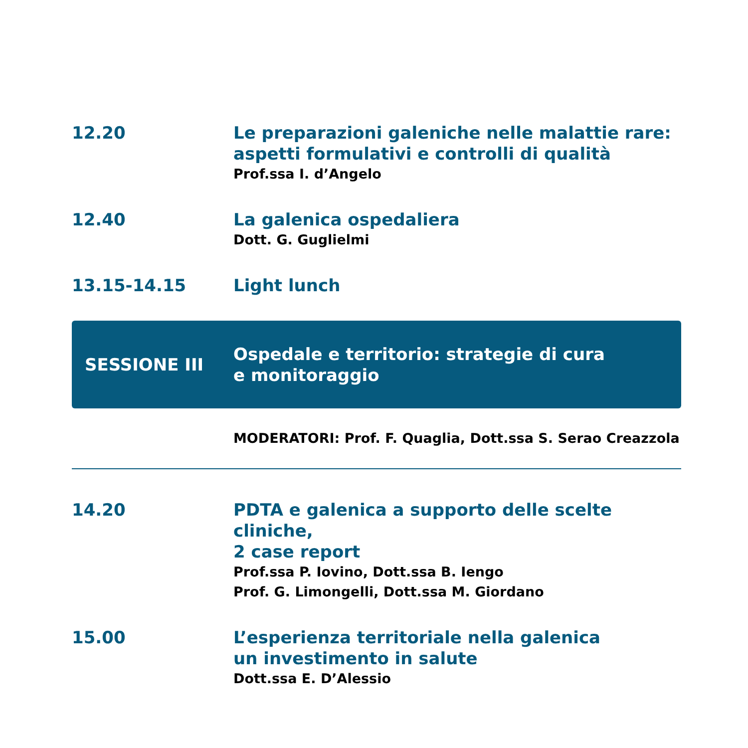12.20 Le preparazioni galeniche nelle malattie rare:
aspetti formulativi e controlli di qualità
Prof.ssa I. d’Angelo
12.40 La galenica ospedaliera
Dott. G. Guglielmi
13.15-14.15 Light lunch
SESSIONE III
Ospedale e territorio: strategie di cura
e monitoraggio
MODERATORI: Prof. F. Quaglia, Dott.ssa S. Serao Creazzola
14.20 PDTA e galenica a supporto delle scelte cliniche,
2 case report
Prof.ssa P. Iovino, Dott.ssa B. Iengo
Prof. G. Limongelli, Dott.ssa M. Giordano
15.00 L’esperienza territoriale nella galenica
un investimento in salute
Dott.ssa E. D’Alessio